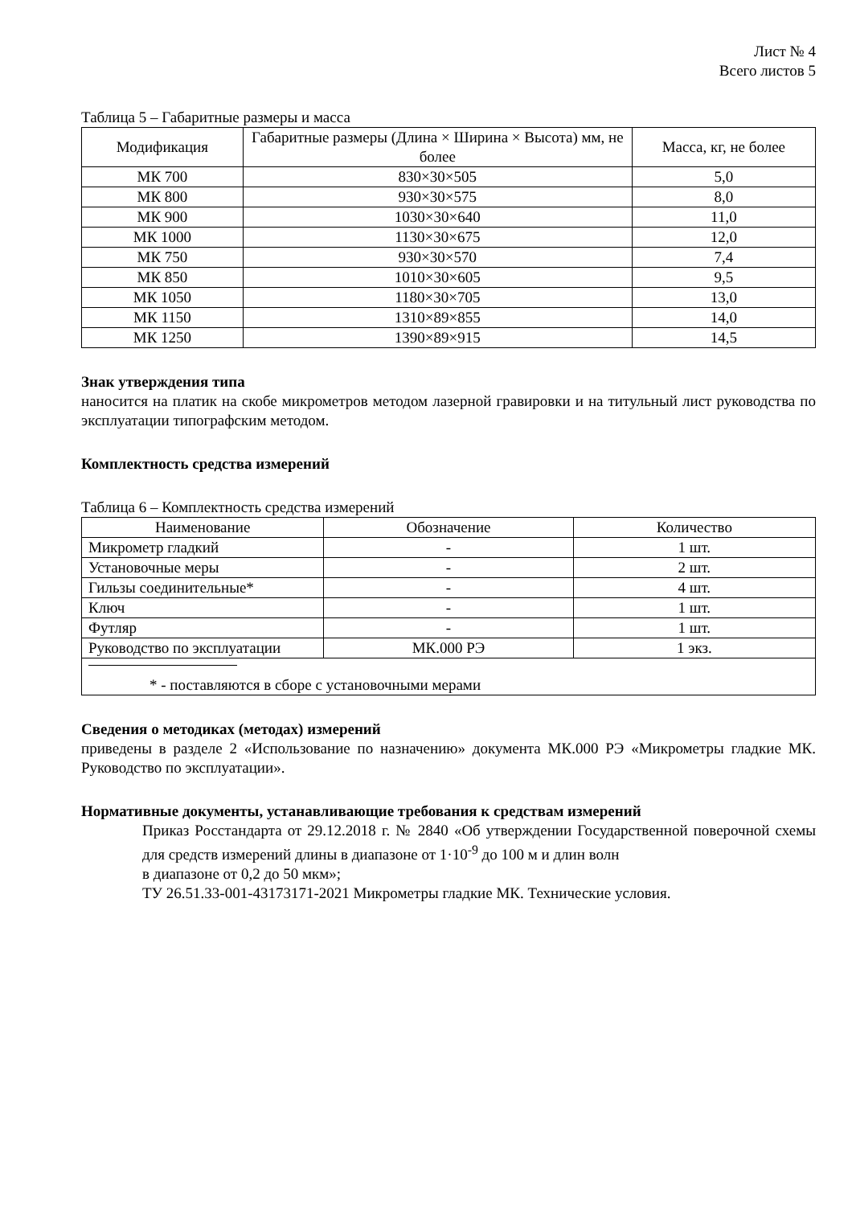Лист № 4
Всего листов 5
Таблица 5 – Габаритные размеры и масса
| Модификация | Габаритные размеры (Длина × Ширина × Высота) мм, не более | Масса, кг, не более |
| --- | --- | --- |
| МК 700 | 830×30×505 | 5,0 |
| МК 800 | 930×30×575 | 8,0 |
| МК 900 | 1030×30×640 | 11,0 |
| МК 1000 | 1130×30×675 | 12,0 |
| МК 750 | 930×30×570 | 7,4 |
| МК 850 | 1010×30×605 | 9,5 |
| МК 1050 | 1180×30×705 | 13,0 |
| МК 1150 | 1310×89×855 | 14,0 |
| МК 1250 | 1390×89×915 | 14,5 |
Знак утверждения типа
наносится на платик на скобе микрометров методом лазерной гравировки и на титульный лист руководства по эксплуатации типографским методом.
Комплектность средства измерений
Таблица 6 – Комплектность средства измерений
| Наименование | Обозначение | Количество |
| --- | --- | --- |
| Микрометр гладкий | - | 1 шт. |
| Установочные меры | - | 2 шт. |
| Гильзы соединительные* | - | 4 шт. |
| Ключ | - | 1 шт. |
| Футляр | - | 1 шт. |
| Руководство по эксплуатации | МК.000 РЭ | 1 экз. |
| * - поставляются в сборе с установочными мерами | | |
Сведения о методиках (методах) измерений
приведены в разделе 2 «Использование по назначению» документа МК.000 РЭ «Микрометры гладкие МК. Руководство по эксплуатации».
Нормативные документы, устанавливающие требования к средствам измерений
Приказ Росстандарта от 29.12.2018 г. № 2840 «Об утверждении Государственной поверочной схемы для средств измерений длины в диапазоне от 1·10<sup>-9</sup> до 100 м и длин волн
в диапазоне от 0,2 до 50 мкм»;
ТУ 26.51.33-001-43173171-2021 Микрометры гладкие МК. Технические условия.